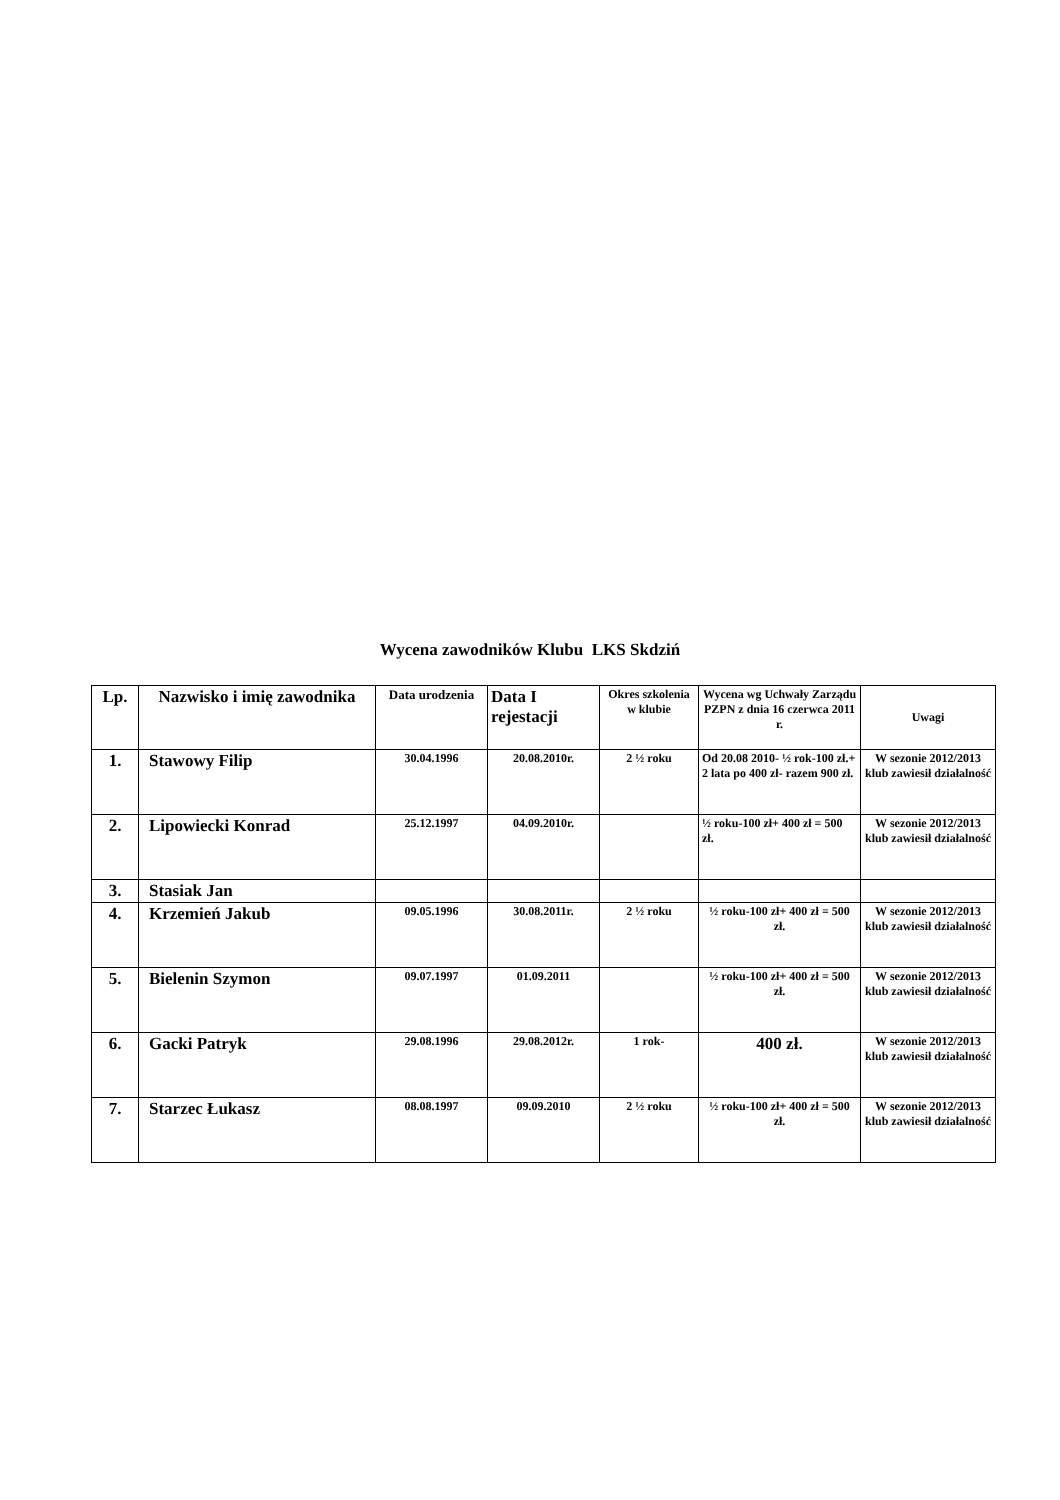Wycena zawodników Klubu LKS Skdziń
| Lp. | Nazwisko i imię zawodnika | Data urodzenia | Data I rejestacji | Okres szkolenia w klubie | Wycena wg Uchwały Zarządu PZPN z dnia 16 czerwca 2011 r. | Uwagi |
| --- | --- | --- | --- | --- | --- | --- |
| 1. | Stawowy Filip | 30.04.1996 | 20.08.2010r. | 2 ½ roku | Od 20.08 2010- ½ rok-100 zł.+ 2 lata po 400 zł- razem 900 zł. | W sezonie 2012/2013 klub zawiesił działalność |
| 2. | Lipowiecki Konrad | 25.12.1997 | 04.09.2010r. | | ½ roku-100 zł+ 400 zł = 500 zł. | W sezonie 2012/2013 klub zawiesił działalność |
| 3. | Stasiak Jan | | | | | |
| 4. | Krzemień Jakub | 09.05.1996 | 30.08.2011r. | 2 ½ roku | ½ roku-100 zł+ 400 zł = 500 zł. | W sezonie 2012/2013 klub zawiesił działalność |
| 5. | Bielenin Szymon | 09.07.1997 | 01.09.2011 | | ½ roku-100 zł+ 400 zł = 500 zł. | W sezonie 2012/2013 klub zawiesił działalność |
| 6. | Gacki Patryk | 29.08.1996 | 29.08.2012r. | 1 rok- | 400 zł. | W sezonie 2012/2013 klub zawiesił działalność |
| 7. | Starzec Łukasz | 08.08.1997 | 09.09.2010 | 2 ½ roku | ½ roku-100 zł+ 400 zł = 500 zł. | W sezonie 2012/2013 klub zawiesił działalność |